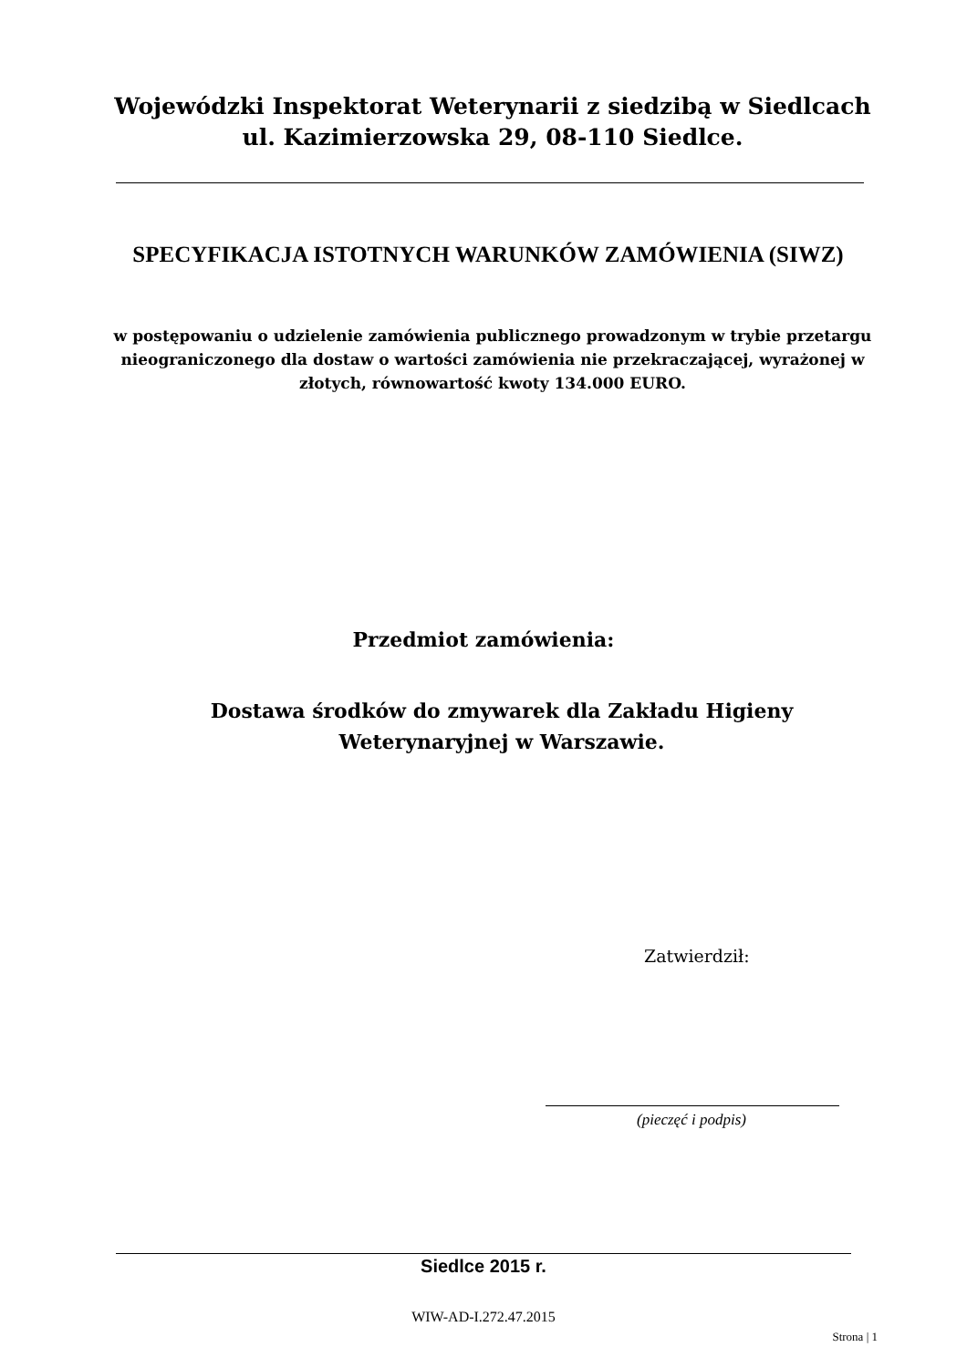Wojewódzki Inspektorat Weterynarii z siedzibą w Siedlcach ul. Kazimierzowska 29, 08-110 Siedlce.
SPECYFIKACJA ISTOTNYCH WARUNKÓW ZAMÓWIENIA (SIWZ)
w postępowaniu o udzielenie zamówienia publicznego prowadzonym w trybie przetargu nieograniczonego dla dostaw o wartości zamówienia nie przekraczającej, wyrażonej w złotych, równowartość kwoty 134.000 EURO.
Przedmiot zamówienia:
Dostawa środków do zmywarek dla Zakładu Higieny Weterynaryjnej w Warszawie.
Zatwierdził:
(pieczęć i podpis)
Siedlce 2015 r.
WIW-AD-I.272.47.2015
Strona | 1